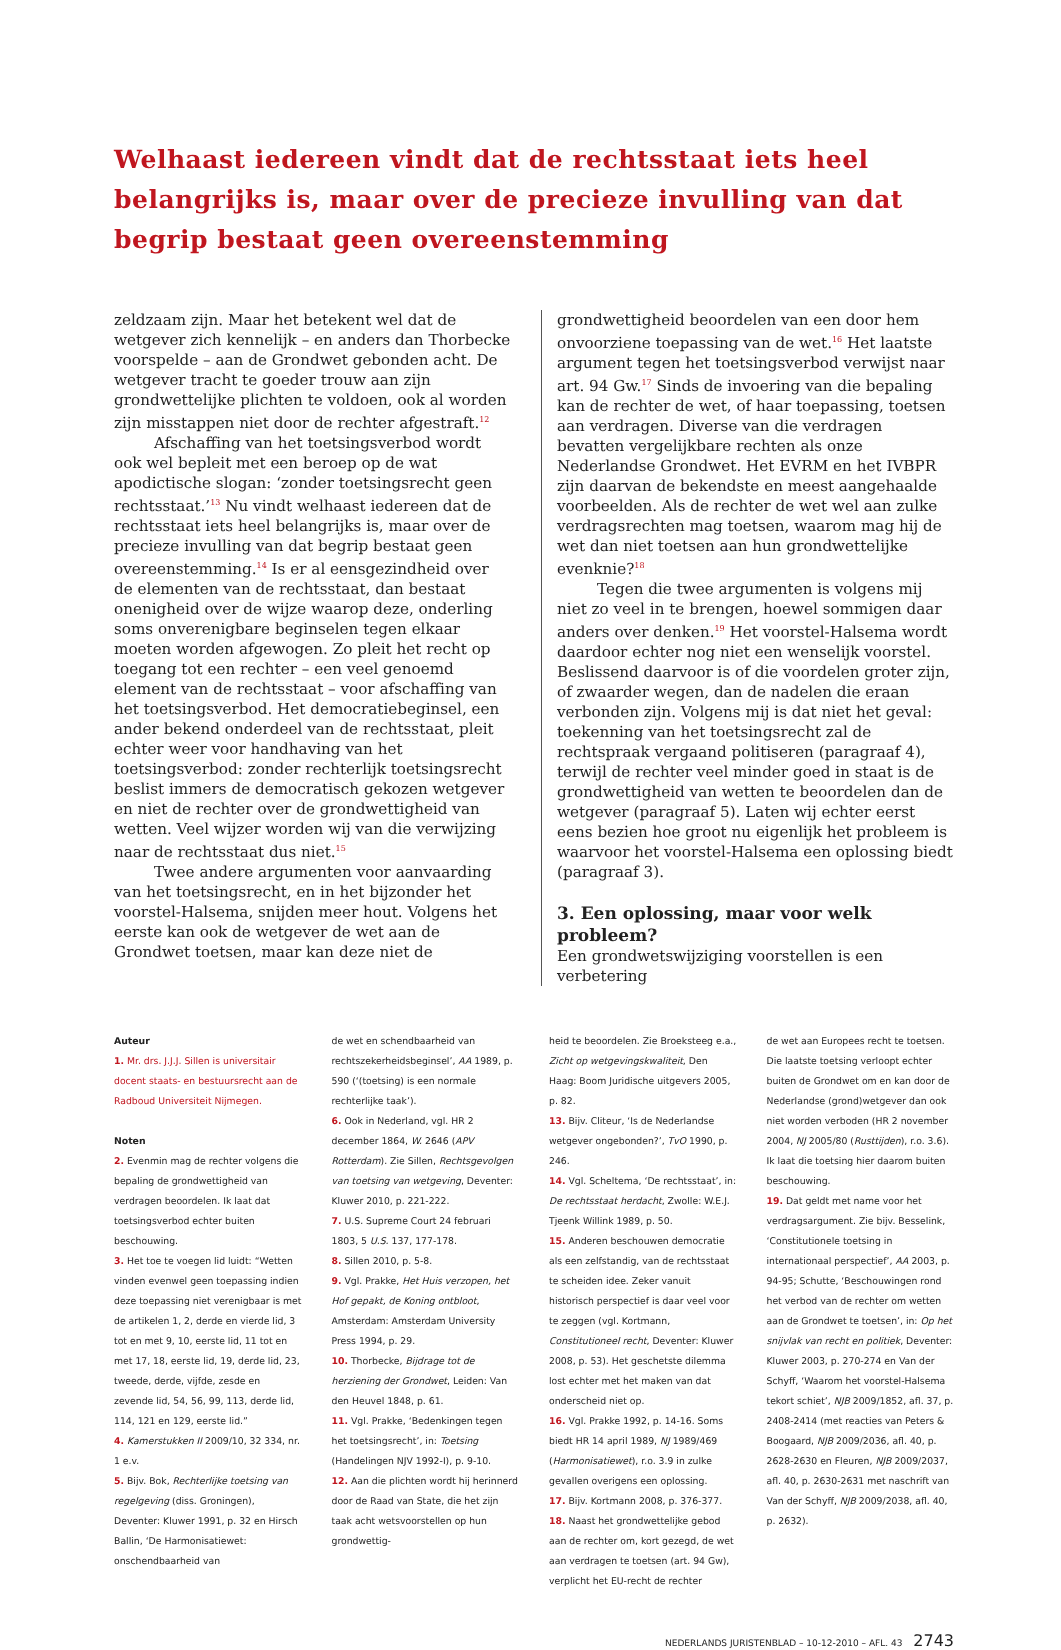Welhaast iedereen vindt dat de rechtsstaat iets heel belangrijks is, maar over de precieze invulling van dat begrip bestaat geen overeenstemming
zeldzaam zijn. Maar het betekent wel dat de wetgever zich kennelijk – en anders dan Thorbecke voorspelde – aan de Grondwet gebonden acht. De wetgever tracht te goeder trouw aan zijn grondwettelijke plichten te voldoen, ook al worden zijn misstappen niet door de rechter afgestraft.<sup>12</sup>
Afschaffing van het toetsingsverbod wordt ook wel bepleit met een beroep op de wat apodictische slogan: ‘zonder toetsingsrecht geen rechtsstaat.’<sup>13</sup> Nu vindt welhaast iedereen dat de rechtsstaat iets heel belangrijks is, maar over de precieze invulling van dat begrip bestaat geen overeenstemming.<sup>14</sup> Is er al eensgezindheid over de elementen van de rechtsstaat, dan bestaat onenigheid over de wijze waarop deze, onderling soms onverenigbare beginselen tegen elkaar moeten worden afgewogen. Zo pleit het recht op toegang tot een rechter – een veel genoemd element van de rechtsstaat – voor afschaffing van het toetsingsverbod. Het democratiebeginsel, een ander bekend onderdeel van de rechtsstaat, pleit echter weer voor handhaving van het toetsingsverbod: zonder rechterlijk toetsingsrecht beslist immers de democratisch gekozen wetgever en niet de rechter over de grondwettigheid van wetten. Veel wijzer worden wij van die verwijzing naar de rechtsstaat dus niet.<sup>15</sup>
Twee andere argumenten voor aanvaarding van het toetsingsrecht, en in het bijzonder het voorstel-Halsema, snijden meer hout. Volgens het eerste kan ook de wetgever de wet aan de Grondwet toetsen, maar kan deze niet de
grondwettigheid beoordelen van een door hem onvoorziene toepassing van de wet.<sup>16</sup> Het laatste argument tegen het toetsingsverbod verwijst naar art. 94 Gw.<sup>17</sup> Sinds de invoering van die bepaling kan de rechter de wet, of haar toepassing, toetsen aan verdragen. Diverse van die verdragen bevatten vergelijkbare rechten als onze Nederlandse Grondwet. Het EVRM en het IVBPR zijn daarvan de bekendste en meest aangehaalde voorbeelden. Als de rechter de wet wel aan zulke verdragsrechten mag toetsen, waarom mag hij de wet dan niet toetsen aan hun grondwettelijke evenknie?<sup>18</sup>
Tegen die twee argumenten is volgens mij niet zo veel in te brengen, hoewel sommigen daar anders over denken.<sup>19</sup> Het voorstel-Halsema wordt daardoor echter nog niet een wenselijk voorstel. Beslissend daarvoor is of die voordelen groter zijn, of zwaarder wegen, dan de nadelen die eraan verbonden zijn. Volgens mij is dat niet het geval: toekenning van het toetsingsrecht zal de rechtspraak vergaand politiseren (paragraaf 4), terwijl de rechter veel minder goed in staat is de grondwettigheid van wetten te beoordelen dan de wetgever (paragraaf 5). Laten wij echter eerst eens bezien hoe groot nu eigenlijk het probleem is waarvoor het voorstel-Halsema een oplossing biedt (paragraaf 3).
3. Een oplossing, maar voor welk probleem?
Een grondwetswijziging voorstellen is een verbetering
Auteur
1. Mr. drs. J.J.J. Sillen is universitair docent staats- en bestuursrecht aan de Radboud Universiteit Nijmegen.
Noten
2. Evenmin mag de rechter volgens die bepaling de grondwettigheid van verdragen beoordelen. Ik laat dat toetsingsverbod echter buiten beschouwing.
3. Het toe te voegen lid luidt: “Wetten vinden evenwel geen toepassing indien deze toepassing niet verenigbaar is met de artikelen 1, 2, derde en vierde lid, 3 tot en met 9, 10, eerste lid, 11 tot en met 17, 18, eerste lid, 19, derde lid, 23, tweede, derde, vijfde, zesde en zevende lid, 54, 56, 99, 113, derde lid, 114, 121 en 129, eerste lid.”
4. Kamerstukken II 2009/10, 32 334, nr. 1 e.v.
5. Bijv. Bok, Rechterlijke toetsing van regelgeving (diss. Groningen), Deventer: Kluwer 1991, p. 32 en Hirsch Ballin, ‘De Harmonisatiewet: onschendbaarheid van
de wet en schendbaarheid van rechtszekerheidsbeginsel’, AA 1989, p. 590 (‘(toetsing) is een normale rechterlijke taak’).
6. Ook in Nederland, vgl. HR 2 december 1864, W. 2646 (APV Rotterdam). Zie Sillen, Rechtsgevolgen van toetsing van wetgeving, Deventer: Kluwer 2010, p. 221-222.
7. U.S. Supreme Court 24 februari 1803, 5 U.S. 137, 177-178.
8. Sillen 2010, p. 5-8.
9. Vgl. Prakke, Het Huis verzopen, het Hof gepakt, de Koning ontbloot, Amsterdam: Amsterdam University Press 1994, p. 29.
10. Thorbecke, Bijdrage tot de herziening der Grondwet, Leiden: Van den Heuvel 1848, p. 61.
11. Vgl. Prakke, ‘Bedenkingen tegen het toetsingsrecht’, in: Toetsing (Handelingen NJV 1992-I), p. 9-10.
12. Aan die plichten wordt hij herinnerd door de Raad van State, die het zijn taak acht wetsvoorstellen op hun grondwettig-
heid te beoordelen. Zie Broeksteeg e.a., Zicht op wetgevingskwaliteit, Den Haag: Boom Juridische uitgevers 2005, p. 82.
13. Bijv. Cliteur, ‘Is de Nederlandse wetgever ongebonden?’, TvO 1990, p. 246.
14. Vgl. Scheltema, ‘De rechtsstaat’, in: De rechtsstaat herdacht, Zwolle: W.E.J. Tjeenk Willink 1989, p. 50.
15. Anderen beschouwen democratie als een zelfstandig, van de rechtsstaat te scheiden idee. Zeker vanuit historisch perspectief is daar veel voor te zeggen (vgl. Kortmann, Constitutioneel recht, Deventer: Kluwer 2008, p. 53). Het geschetste dilemma lost echter met het maken van dat onderscheid niet op.
16. Vgl. Prakke 1992, p. 14-16. Soms biedt HR 14 april 1989, NJ 1989/469 (Harmonisatiewet), r.o. 3.9 in zulke gevallen overigens een oplossing.
17. Bijv. Kortmann 2008, p. 376-377.
18. Naast het grondwettelijke gebod aan de rechter om, kort gezegd, de wet aan verdragen te toetsen (art. 94 Gw), verplicht het EU-recht de rechter
de wet aan Europees recht te toetsen. Die laatste toetsing verloopt echter buiten de Grondwet om en kan door de Nederlandse (grond)wetgever dan ook niet worden verboden (HR 2 november 2004, NJ 2005/80 (Rusttijden), r.o. 3.6). Ik laat die toetsing hier daarom buiten beschouwing.
19. Dat geldt met name voor het verdragsargument. Zie bijv. Besselink, ‘Constitutionele toetsing in internationaal perspectief’, AA 2003, p. 94-95; Schutte, ‘Beschouwingen rond het verbod van de rechter om wetten aan de Grondwet te toetsen’, in: Op het snijvlak van recht en politiek, Deventer: Kluwer 2003, p. 270-274 en Van der Schyff, ‘Waarom het voorstel-Halsema tekort schiet’, NJB 2009/1852, afl. 37, p. 2408-2414 (met reacties van Peters & Boogaard, NJB 2009/2036, afl. 40, p. 2628-2630 en Fleuren, NJB 2009/2037, afl. 40, p. 2630-2631 met naschrift van Van der Schyff, NJB 2009/2038, afl. 40, p. 2632).
NEDERLANDS JURISTENBLAD – 10-12-2010 – AFL. 43 2743